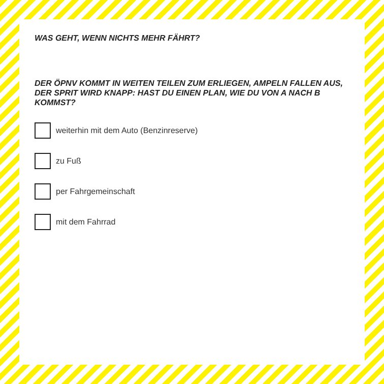WAS GEHT, WENN NICHTS MEHR FÄHRT?
DER ÖPNV KOMMT IN WEITEN TEILEN ZUM ERLIEGEN, AMPELN FALLEN AUS, DER SPRIT WIRD KNAPP: HAST DU EINEN PLAN, WIE DU VON A NACH B KOMMST?
weiterhin mit dem Auto (Benzinreserve)
zu Fuß
per Fahrgemeinschaft
mit dem Fahrrad